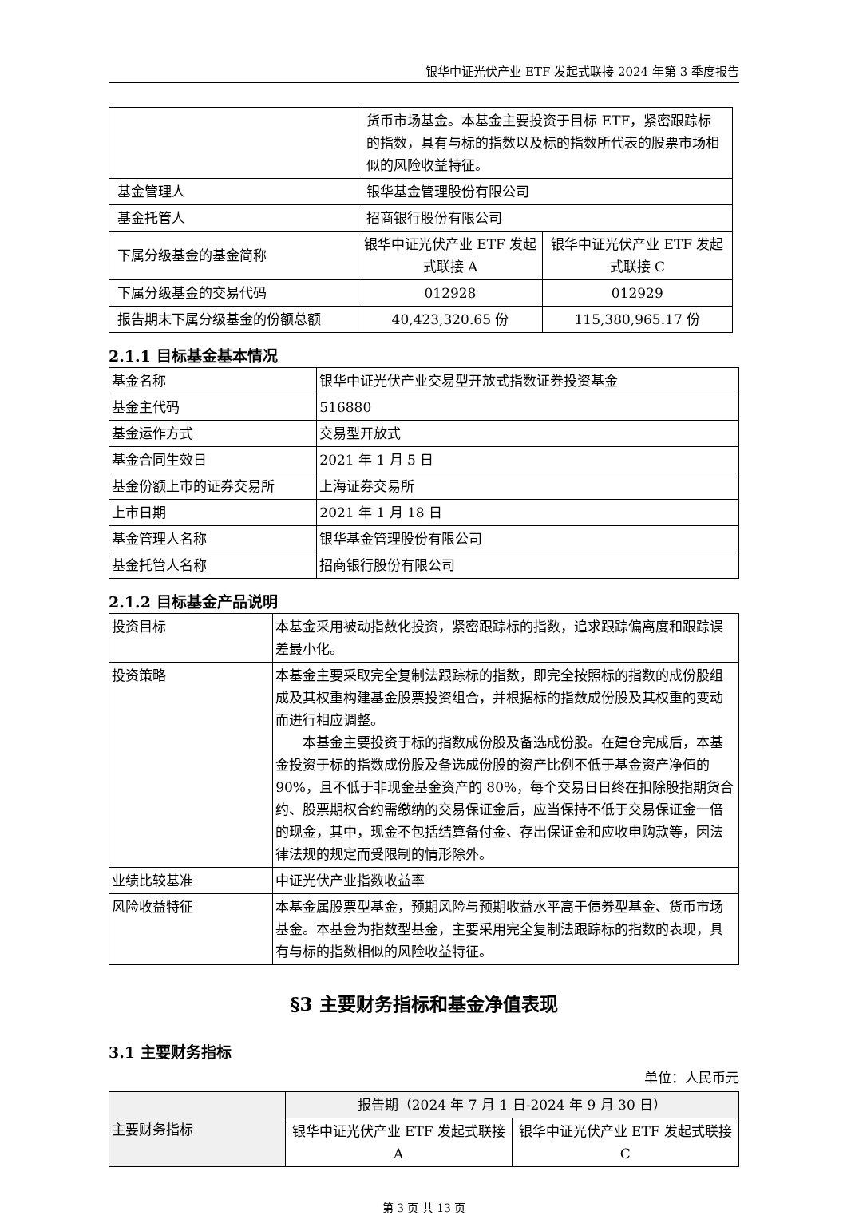银华中证光伏产业 ETF 发起式联接 2024 年第 3 季度报告
| | 货币市场基金。本基金主要投资于目标 ETF，紧密跟踪标的指数，具有与标的指数以及标的指数所代表的股票市场相似的风险收益特征。 | |
| 基金管理人 | 银华基金管理股份有限公司 | |
| 基金托管人 | 招商银行股份有限公司 | |
| 下属分级基金的基金简称 | 银华中证光伏产业 ETF 发起式联接 A | 银华中证光伏产业 ETF 发起式联接 C |
| 下属分级基金的交易代码 | 012928 | 012929 |
| 报告期末下属分级基金的份额总额 | 40,423,320.65 份 | 115,380,965.17 份 |
2.1.1 目标基金基本情况
| 基金名称 | 银华中证光伏产业交易型开放式指数证券投资基金 |
| 基金主代码 | 516880 |
| 基金运作方式 | 交易型开放式 |
| 基金合同生效日 | 2021 年 1 月 5 日 |
| 基金份额上市的证券交易所 | 上海证券交易所 |
| 上市日期 | 2021 年 1 月 18 日 |
| 基金管理人名称 | 银华基金管理股份有限公司 |
| 基金托管人名称 | 招商银行股份有限公司 |
2.1.2 目标基金产品说明
| 投资目标 | 本基金采用被动指数化投资，紧密跟踪标的指数，追求跟踪偏离度和跟踪误差最小化。 |
| 投资策略 | 本基金主要采取完全复制法跟踪标的指数，即完全按照标的指数的成份股组成及其权重构建基金股票投资组合，并根据标的指数成份股及其权重的变动而进行相应调整。 本基金主要投资于标的指数成份股及备选成份股。在建仓完成后，本基金投资于标的指数成份股及备选成份股的资产比例不低于基金资产净值的 90%，且不低于非现金基金资产的 80%，每个交易日日终在扣除股指期货合约、股票期权合约需缴纳的交易保证金后，应当保持不低于交易保证金一倍的现金，其中，现金不包括结算备付金、存出保证金和应收申购款等，因法律法规的规定而受限制的情形除外。 |
| 业绩比较基准 | 中证光伏产业指数收益率 |
| 风险收益特征 | 本基金属股票型基金，预期风险与预期收益水平高于债券型基金、货币市场基金。本基金为指数型基金，主要采用完全复制法跟踪标的指数的表现，具有与标的指数相似的风险收益特征。 |
§3 主要财务指标和基金净值表现
3.1 主要财务指标
单位：人民币元
| 主要财务指标 | 报告期（2024 年 7 月 1 日-2024 年 9 月 30 日） | |
| | 银华中证光伏产业 ETF 发起式联接 A | 银华中证光伏产业 ETF 发起式联接 C |
第 3 页 共 13 页